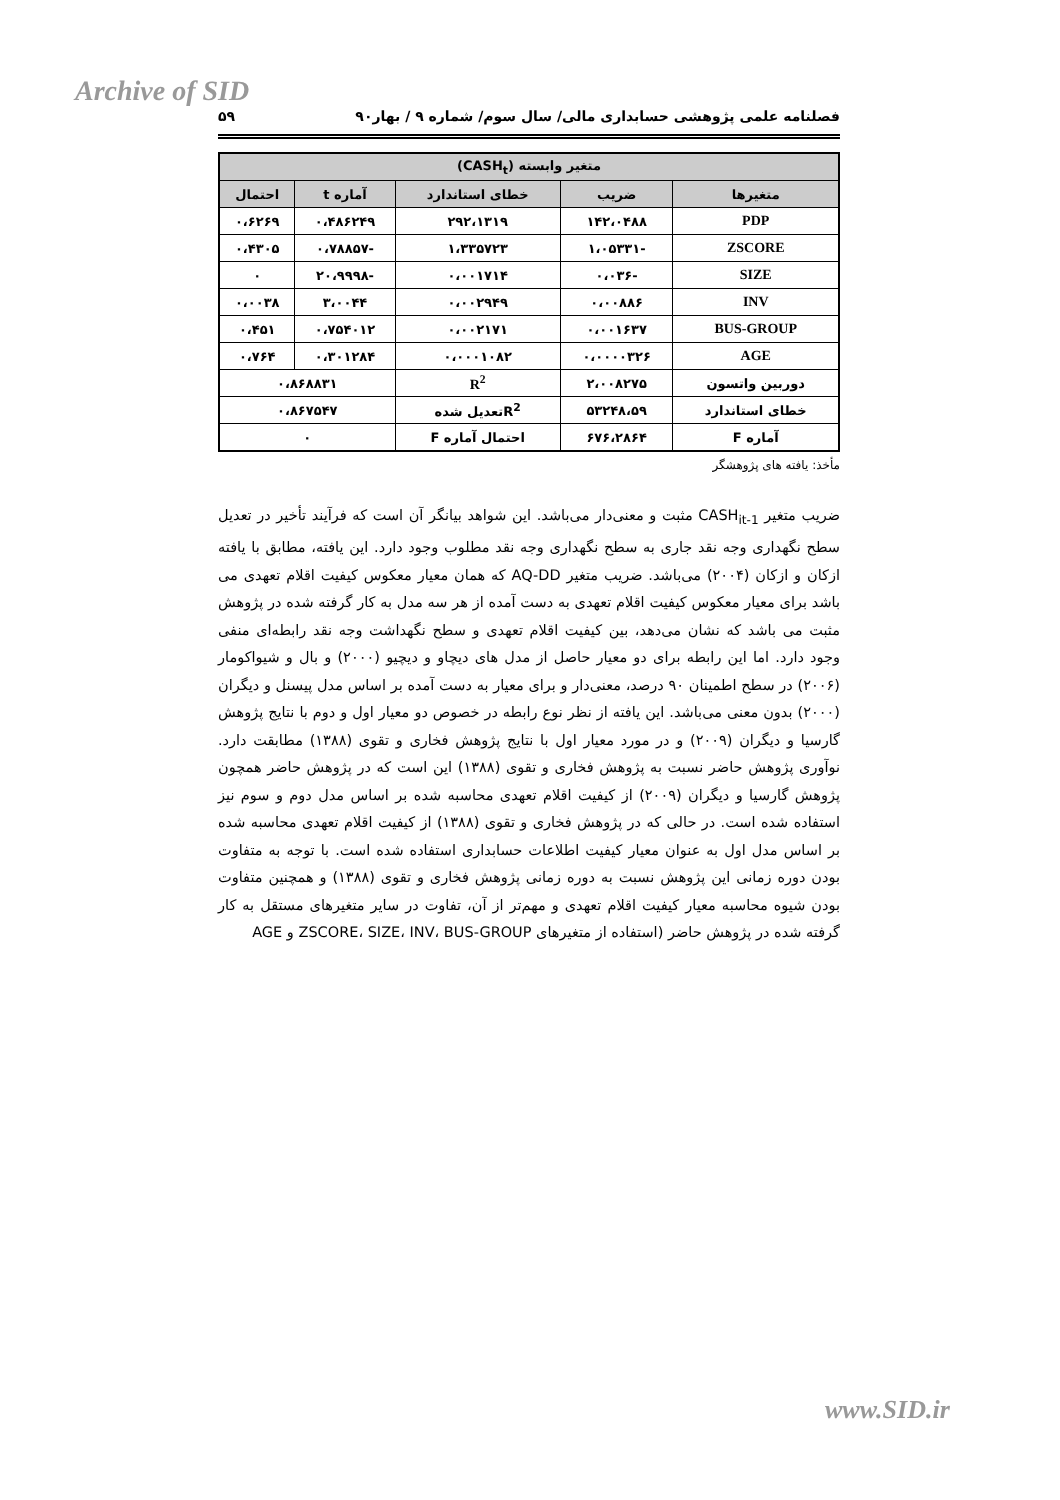Archive of SID
فصلنامه علمی پژوهشی حسابداری مالی/ سال سوم/ شماره ۹ / بهار۹۰ ۵۹
| متغیر وابسته (CASH<sub>t</sub>) | | | | |
| --- | --- | --- | --- | --- |
| متغیرها | ضریب | خطای استاندارد | آماره t | احتمال |
| PDP | ۱۴۲،۰۴۸۸ | ۲۹۲،۱۳۱۹ | ۰،۴۸۶۲۴۹ | ۰،۶۲۶۹ |
| ZSCORE | -۱،۰۵۳۳۱ | ۱،۳۳۵۷۲۳ | -۰،۷۸۸۵۷ | ۰،۴۳۰۵ |
| SIZE | -۰،۰۳۶ | ۰،۰۰۱۷۱۴ | -۲۰،۹۹۹۸ | ۰ |
| INV | ۰،۰۰۸۸۶ | ۰،۰۰۲۹۴۹ | ۳،۰۰۴۴ | ۰،۰۰۳۸ |
| BUS-GROUP | ۰،۰۰۱۶۳۷ | ۰،۰۰۲۱۷۱ | ۰،۷۵۴۰۱۲ | ۰،۴۵۱ |
| AGE | ۰،۰۰۰۰۳۲۶ | ۰،۰۰۰۱۰۸۲ | ۰،۳۰۱۲۸۴ | ۰،۷۶۴ |
| دوربین واتسون | ۲،۰۰۸۲۷۵ | R<sup>2</sup> | ۰،۸۶۸۸۳۱ | |
| خطای استاندارد | ۵۳۲۴۸،۵۹ | R<sup>2</sup>تعدیل شده | ۰،۸۶۷۵۴۷ | |
| آماره F | ۶۷۶،۲۸۶۴ | احتمال آماره F | ۰ | |
مأخذ: یافته های پژوهشگر
ضریب متغیر CASH<sub>it-1</sub> مثبت و معنی‌دار می‌باشد. این شواهد بیانگر آن است که فرآیند تأخیر در تعدیل سطح نگهداری وجه نقد جاری به سطح نگهداری وجه نقد مطلوب وجود دارد. این یافته، مطابق با یافته ازکان و ازکان (۲۰۰۴) می‌باشد. ضریب متغیر AQ-DD که همان معیار معکوس کیفیت اقلام تعهدی می باشد برای معیار معکوس کیفیت اقلام تعهدی به دست آمده از هر سه مدل به کار گرفته شده در پژوهش مثبت می باشد که نشان می‌دهد، بین کیفیت اقلام تعهدی و سطح نگهداشت وجه نقد رابطه‌ای منفی وجود دارد. اما این رابطه برای دو معیار حاصل از مدل های دیچاو و دیچیو (۲۰۰۰) و بال و شیواکومار (۲۰۰۶) در سطح اطمینان ۹۰ درصد، معنی‌دار و برای معیار به دست آمده بر اساس مدل پیسنل و دیگران (۲۰۰۰) بدون معنی می‌باشد. این یافته از نظر نوع رابطه در خصوص دو معیار اول و دوم با نتایج پژوهش گارسیا و دیگران (۲۰۰۹) و در مورد معیار اول با نتایج پژوهش فخاری و تقوی (۱۳۸۸) مطابقت دارد. نوآوری پژوهش حاضر نسبت به پژوهش فخاری و تقوی (۱۳۸۸) این است که در پژوهش حاضر همچون پژوهش گارسیا و دیگران (۲۰۰۹) از کیفیت اقلام تعهدی محاسبه شده بر اساس مدل دوم و سوم نیز استفاده شده است. در حالی که در پژوهش فخاری و تقوی (۱۳۸۸) از کیفیت اقلام تعهدی محاسبه شده بر اساس مدل اول به عنوان معیار کیفیت اطلاعات حسابداری استفاده شده است. با توجه به متفاوت بودن دوره زمانی این پژوهش نسبت به دوره زمانی پژوهش فخاری و تقوی (۱۳۸۸) و همچنین متفاوت بودن شیوه محاسبه معیار کیفیت اقلام تعهدی و مهم‌تر از آن، تفاوت در سایر متغیرهای مستقل به کار گرفته شده در پژوهش حاضر (استفاده از متغیرهای ZSCORE، SIZE، INV، BUS-GROUP و AGE
www.SID.ir